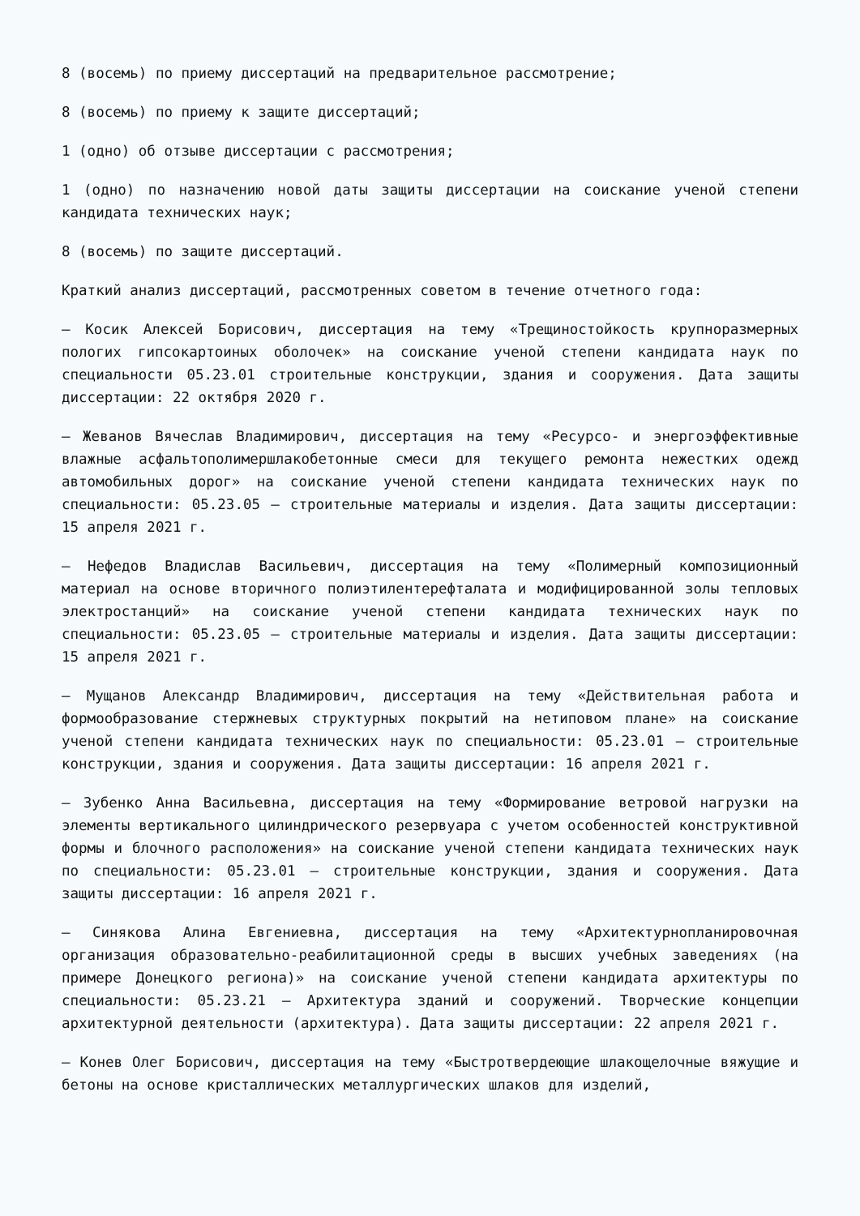8 (восемь) по приему диссертаций на предварительное рассмотрение;
8 (восемь) по приему к защите диссертаций;
1 (одно) об отзыве диссертации с рассмотрения;
1 (одно) по назначению новой даты защиты диссертации на соискание ученой степени кандидата технических наук;
8 (восемь) по защите диссертаций.
Краткий анализ диссертаций, рассмотренных советом в течение отчетного года:
– Косик Алексей Борисович, диссертация на тему «Трещиностойкость крупноразмерных пологих гипсокартоиных оболочек» на соискание ученой степени кандидата наук по специальности 05.23.01 строительные конструкции, здания и сооружения. Дата защиты диссертации: 22 октября 2020 г.
– Жеванов Вячеслав Владимирович, диссертация на тему «Ресурсо- и энергоэффективные влажные асфальтополимершлакобетонные смеси для текущего ремонта нежестких одежд автомобильных дорог» на соискание ученой степени кандидата технических наук по специальности: 05.23.05 – строительные материалы и изделия. Дата защиты диссертации: 15 апреля 2021 г.
– Нефедов Владислав Васильевич, диссертация на тему «Полимерный композиционный материал на основе вторичного полиэтилентерефталата и модифицированной золы тепловых электростанций» на соискание ученой степени кандидата технических наук по специальности: 05.23.05 – строительные материалы и изделия. Дата защиты диссертации: 15 апреля 2021 г.
– Мущанов Александр Владимирович, диссертация на тему «Действительная работа и формообразование стержневых структурных покрытий на нетиповом плане» на соискание ученой степени кандидата технических наук по специальности: 05.23.01 – строительные конструкции, здания и сооружения. Дата защиты диссертации: 16 апреля 2021 г.
– Зубенко Анна Васильевна, диссертация на тему «Формирование ветровой нагрузки на элементы вертикального цилиндрического резервуара с учетом особенностей конструктивной формы и блочного расположения» на соискание ученой степени кандидата технических наук по специальности: 05.23.01 – строительные конструкции, здания и сооружения. Дата защиты диссертации: 16 апреля 2021 г.
– Синякова Алина Евгениевна, диссертация на тему «Архитектурнопланировочная организация образовательно-реабилитационной среды в высших учебных заведениях (на примере Донецкого региона)» на соискание ученой степени кандидата архитектуры по специальности: 05.23.21 – Архитектура зданий и сооружений. Творческие концепции архитектурной деятельности (архитектура). Дата защиты диссертации: 22 апреля 2021 г.
– Конев Олег Борисович, диссертация на тему «Быстротвердеющие шлакощелочные вяжущие и бетоны на основе кристаллических металлургических шлаков для изделий,